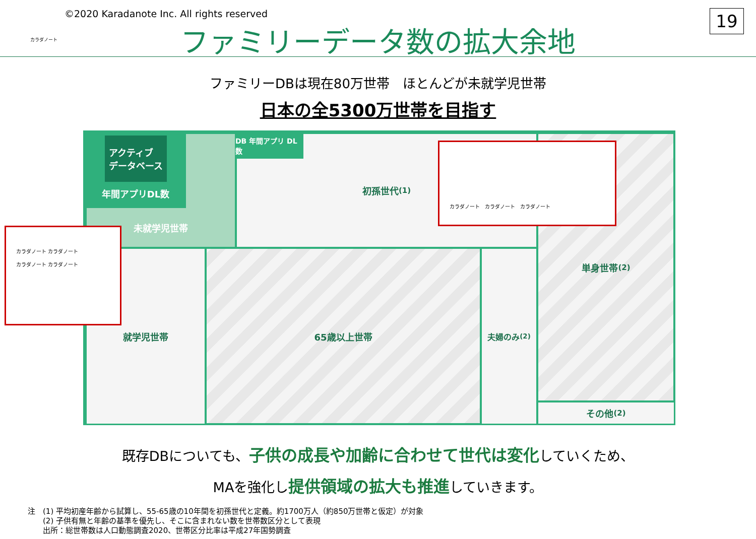カラダノート
©2020 Karadanote Inc. All rights reserved
ファミリーデータ数の拡大余地
19
ファミリーDBは現在80万世帯　ほとんどが未就学児世帯
日本の全5300万世帯を目指す
未就学児世帯
アクティブ
データベース
年間アプリDL数
初孫世代<sup>(1)</sup> DB 年間アプリ DL数 単身世帯<sup>(2)</sup>
その他<sup>(2)</sup>
就学児世帯 65歳以上世帯 夫婦のみ<sup>(2)</sup>
カラダノート カラダノート
カラダノート カラダノート
カラダノート　カラダノート　カラダノート
既存DBについても、子供の成長や加齢に合わせて世代は変化していくため、
MAを強化し提供領域の拡大も推進していきます。
注　(1) 平均初産年齢から試算し、55-65歳の10年間を初孫世代と定義。約1700万人（約850万世帯と仮定）が対象
　　(2) 子供有無と年齢の基準を優先し、そこに含まれない数を世帯数区分として表現
　　出所：総世帯数は人口動態調査2020、世帯区分比率は平成27年国勢調査